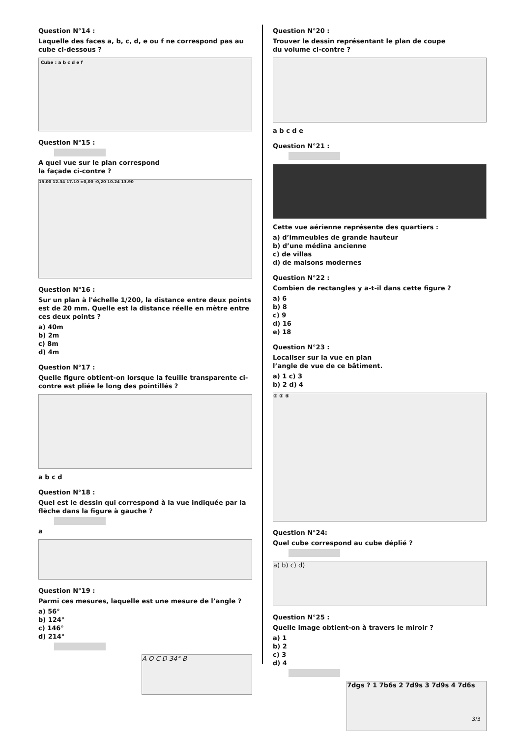Question N°14 :
Laquelle des faces a, b, c, d, e ou f ne correspond pas au cube ci-dessous ?
Cube : a b c d e f
Question N°15 :
A quel vue sur le plan correspond
la façade ci-contre ?
15.00 12.34 17.10 ±0,00 -0,20 10.24 13.90
Question N°16 :
Sur un plan à l'échelle 1/200, la distance entre deux points est de 20 mm. Quelle est la distance réelle en mètre entre ces deux points ?
a) 40m
b) 2m
c) 8m
d) 4m
Question N°17 :
Quelle figure obtient-on lorsque la feuille transparente ci-contre est pliée le long des pointillés ?
a b c d
Question N°18 :
Quel est le dessin qui correspond à la vue indiquée par la flèche dans la figure à gauche ?
a
Question N°19 :
Parmi ces mesures, laquelle est une mesure de l’angle ?
a) 56°
b) 124°
c) 146°
d) 214°
A O C D 34° B
Question N°20 :
Trouver le dessin représentant le plan de coupe
du volume ci-contre ?
a b c d e
Question N°21 :
Cette vue aérienne représente des quartiers :
a) d’immeubles de grande hauteur
b) d’une médina ancienne
c) de villas
d) de maisons modernes
Question N°22 :
Combien de rectangles y a-t-il dans cette figure ?
a) 6
b) 8
c) 9
d) 16
e) 18
Question N°23 :
Localiser sur la vue en plan
l’angle de vue de ce bâtiment.
a) 1 c) 3
b) 2 d) 4
③ ① ④
Question N°24:
Quel cube correspond au cube déplié ?
a) b) c) d)
Question N°25 :
Quelle image obtient-on à travers le miroir ?
a) 1
b) 2
c) 3
d) 4
7dgs ? 1 7b6s 2 7d9s 3 7d9s 4 7d6s
3/3